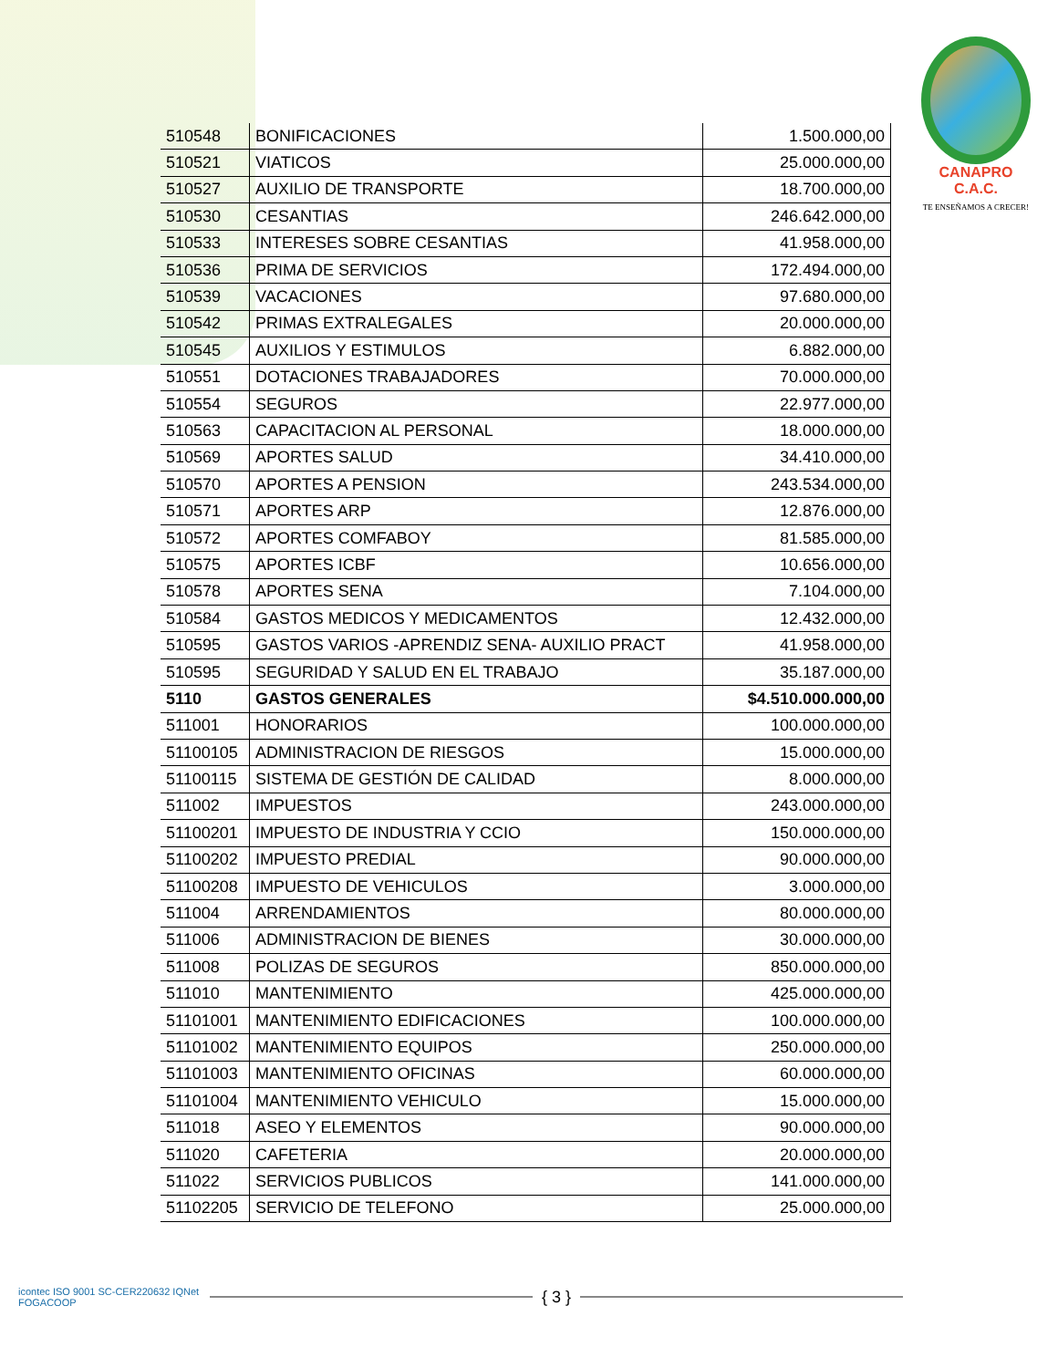CANAPRO C.A.C.
TE ENSEÑAMOS A CRECER!
| 510548 | BONIFICACIONES | 1.500.000,00 |
| 510521 | VIATICOS | 25.000.000,00 |
| 510527 | AUXILIO DE TRANSPORTE | 18.700.000,00 |
| 510530 | CESANTIAS | 246.642.000,00 |
| 510533 | INTERESES SOBRE CESANTIAS | 41.958.000,00 |
| 510536 | PRIMA DE SERVICIOS | 172.494.000,00 |
| 510539 | VACACIONES | 97.680.000,00 |
| 510542 | PRIMAS EXTRALEGALES | 20.000.000,00 |
| 510545 | AUXILIOS Y ESTIMULOS | 6.882.000,00 |
| 510551 | DOTACIONES TRABAJADORES | 70.000.000,00 |
| 510554 | SEGUROS | 22.977.000,00 |
| 510563 | CAPACITACION AL PERSONAL | 18.000.000,00 |
| 510569 | APORTES SALUD | 34.410.000,00 |
| 510570 | APORTES A PENSION | 243.534.000,00 |
| 510571 | APORTES ARP | 12.876.000,00 |
| 510572 | APORTES COMFABOY | 81.585.000,00 |
| 510575 | APORTES ICBF | 10.656.000,00 |
| 510578 | APORTES SENA | 7.104.000,00 |
| 510584 | GASTOS MEDICOS Y MEDICAMENTOS | 12.432.000,00 |
| 510595 | GASTOS VARIOS -APRENDIZ SENA- AUXILIO PRACT | 41.958.000,00 |
| 510595 | SEGURIDAD Y SALUD EN EL TRABAJO | 35.187.000,00 |
| 5110 | GASTOS GENERALES | $4.510.000.000,00 |
| 511001 | HONORARIOS | 100.000.000,00 |
| 51100105 | ADMINISTRACION DE RIESGOS | 15.000.000,00 |
| 51100115 | SISTEMA DE GESTIÓN DE CALIDAD | 8.000.000,00 |
| 511002 | IMPUESTOS | 243.000.000,00 |
| 51100201 | IMPUESTO DE INDUSTRIA Y CCIO | 150.000.000,00 |
| 51100202 | IMPUESTO PREDIAL | 90.000.000,00 |
| 51100208 | IMPUESTO DE VEHICULOS | 3.000.000,00 |
| 511004 | ARRENDAMIENTOS | 80.000.000,00 |
| 511006 | ADMINISTRACION DE BIENES | 30.000.000,00 |
| 511008 | POLIZAS DE SEGUROS | 850.000.000,00 |
| 511010 | MANTENIMIENTO | 425.000.000,00 |
| 51101001 | MANTENIMIENTO EDIFICACIONES | 100.000.000,00 |
| 51101002 | MANTENIMIENTO EQUIPOS | 250.000.000,00 |
| 51101003 | MANTENIMIENTO OFICINAS | 60.000.000,00 |
| 51101004 | MANTENIMIENTO VEHICULO | 15.000.000,00 |
| 511018 | ASEO Y ELEMENTOS | 90.000.000,00 |
| 511020 | CAFETERIA | 20.000.000,00 |
| 511022 | SERVICIOS PUBLICOS | 141.000.000,00 |
| 51102205 | SERVICIO DE TELEFONO | 25.000.000,00 |
icontec ISO 9001 SC-CER220632 IQNet FOGACOOP
{ 3 }